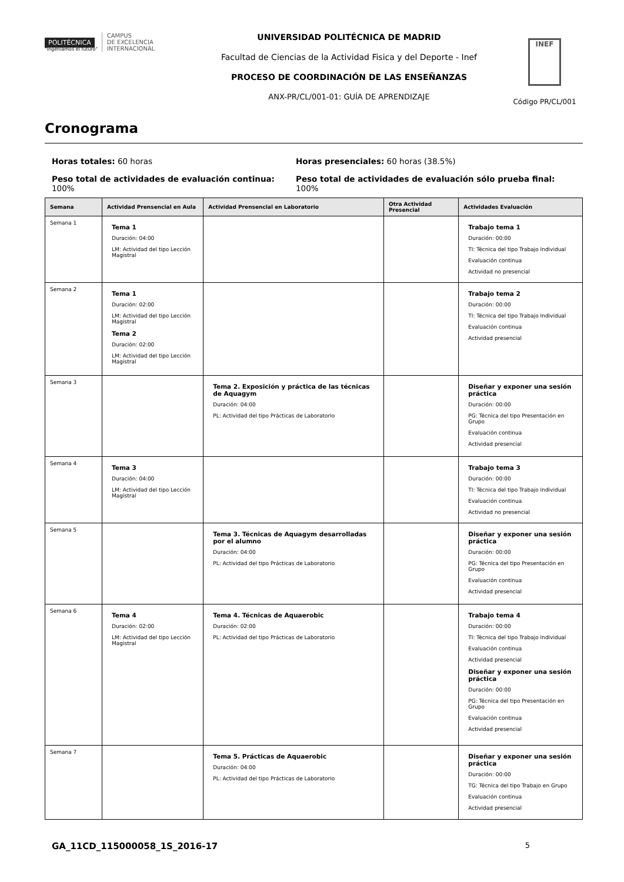POLITÉCNICA
"Ingeniamos el futuro"
CAMPUS
DE EXCELENCIA
INTERNACIONAL
UNIVERSIDAD POLITÉCNICA DE MADRID
Facultad de Ciencias de la Actividad Fisica y del Deporte - Inef
PROCESO DE COORDINACIÓN DE LAS ENSEÑANZAS
ANX-PR/CL/001-01: GUÍA DE APRENDIZAJE
INEF
Código PR/CL/001
Cronograma
Horas totales: 60 horas
Horas presenciales: 60 horas (38.5%)
Peso total de actividades de evaluación continua:
100%
Peso total de actividades de evaluación sólo prueba final:
100%
| Semana | Actividad Prensencial en Aula | Actividad Prensencial en Laboratorio | Otra Actividad Presencial | Actividades Evaluación |
| --- | --- | --- | --- | --- |
| Semana 1 | Tema 1 Duración: 04:00 LM: Actividad del tipo Lección Magistral | | | Trabajo tema 1 Duración: 00:00 TI: Técnica del tipo Trabajo Individual Evaluación continua Actividad no presencial |
| Semana 2 | Tema 1 Duración: 02:00 LM: Actividad del tipo Lección Magistral Tema 2 Duración: 02:00 LM: Actividad del tipo Lección Magistral | | | Trabajo tema 2 Duración: 00:00 TI: Técnica del tipo Trabajo Individual Evaluación continua Actividad presencial |
| Semana 3 | | Tema 2. Exposición y práctica de las técnicas de Aquagym Duración: 04:00 PL: Actividad del tipo Prácticas de Laboratorio | | Diseñar y exponer una sesión práctica Duración: 00:00 PG: Técnica del tipo Presentación en Grupo Evaluación continua Actividad presencial |
| Semana 4 | Tema 3 Duración: 04:00 LM: Actividad del tipo Lección Magistral | | | Trabajo tema 3 Duración: 00:00 TI: Técnica del tipo Trabajo Individual Evaluación continua Actividad no presencial |
| Semana 5 | | Tema 3. Técnicas de Aquagym desarrolladas por el alumno Duración: 04:00 PL: Actividad del tipo Prácticas de Laboratorio | | Diseñar y exponer una sesión práctica Duración: 00:00 PG: Técnica del tipo Presentación en Grupo Evaluación continua Actividad presencial |
| Semana 6 | Tema 4 Duración: 02:00 LM: Actividad del tipo Lección Magistral | Tema 4. Técnicas de Aquaerobic Duración: 02:00 PL: Actividad del tipo Prácticas de Laboratorio | | Trabajo tema 4 Duración: 00:00 TI: Técnica del tipo Trabajo Individual Evaluación continua Actividad presencial Diseñar y exponer una sesión práctica Duración: 00:00 PG: Técnica del tipo Presentación en Grupo Evaluación continua Actividad presencial |
| Semana 7 | | Tema 5. Prácticas de Aquaerobic Duración: 04:00 PL: Actividad del tipo Prácticas de Laboratorio | | Diseñar y exponer una sesión práctica Duración: 00:00 TG: Técnica del tipo Trabajo en Grupo Evaluación continua Actividad presencial |
GA_11CD_115000058_1S_2016-17 5